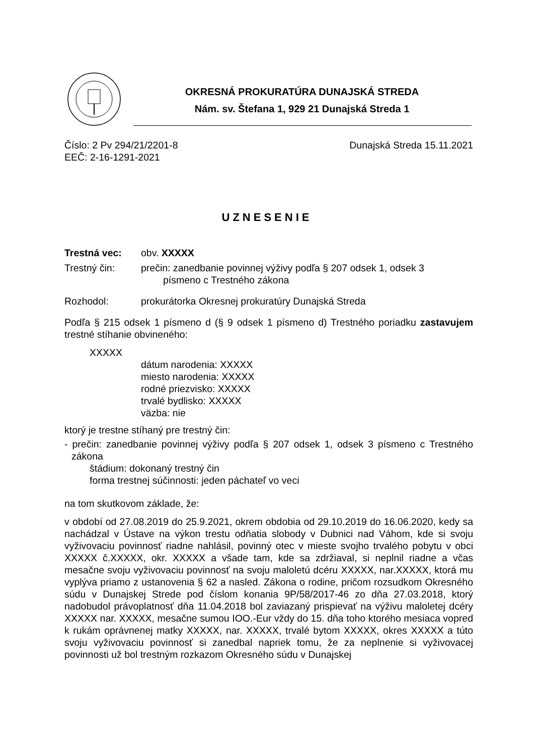OKRESNÁ PROKURATÚRA DUNAJSKÁ STREDA
Nám. sv. Štefana 1, 929 21 Dunajská Streda 1
Číslo: 2 Pv 294/21/2201-8 Dunajská Streda 15.11.2021
EEČ: 2-16-1291-2021
UZNESENIE
Trestná vec: obv. XXXXX
Trestný čin: prečin: zanedbanie povinnej výživy podľa § 207 odsek 1, odsek 3
písmeno c Trestného zákona
Rozhodol: prokurátorka Okresnej prokuratúry Dunajská Streda
Podľa § 215 odsek 1 písmeno d (§ 9 odsek 1 písmeno d) Trestného poriadku zastavujem trestné stíhanie obvineného:
XXXXX
dátum narodenia: XXXXX
miesto narodenia: XXXXX
rodné priezvisko: XXXXX
trvalé bydlisko: XXXXX
väzba: nie
ktorý je trestne stíhaný pre trestný čin:
- prečin: zanedbanie povinnej výživy podľa § 207 odsek 1, odsek 3 písmeno c Trestného zákona
štádium: dokonaný trestný čin
forma trestnej súčinnosti: jeden páchateľ vo veci
na tom skutkovom základe, že:
v období od 27.08.2019 do 25.9.2021, okrem obdobia od 29.10.2019 do 16.06.2020, kedy sa nachádzal v Ústave na výkon trestu odňatia slobody v Dubnici nad Váhom, kde si svoju vyživovaciu povinnosť riadne nahlásil, povinný otec v mieste svojho trvalého pobytu v obci XXXXX č.XXXXX, okr. XXXXX a všade tam, kde sa zdržiaval, si neplnil riadne a včas mesačne svoju vyživovaciu povinnosť na svoju maloletú dcéru XXXXX, nar.XXXXX, ktorá mu vyplýva priamo z ustanovenia § 62 a nasled. Zákona o rodine, pričom rozsudkom Okresného súdu v Dunajskej Strede pod číslom konania 9P/58/2017-46 zo dňa 27.03.2018, ktorý nadobudol právoplatnosť dňa 11.04.2018 bol zaviazaný prispievať na výživu maloletej dcéry XXXXX nar. XXXXX, mesačne sumou IOO.-Eur vždy do 15. dňa toho ktorého mesiaca vopred k rukám oprávnenej matky XXXXX, nar. XXXXX, trvalé bytom XXXXX, okres XXXXX a túto svoju vyživovaciu povinnosť si zanedbal napriek tomu, že za neplnenie si vyživovacej povinnosti už bol trestným rozkazom Okresného súdu v Dunajskej